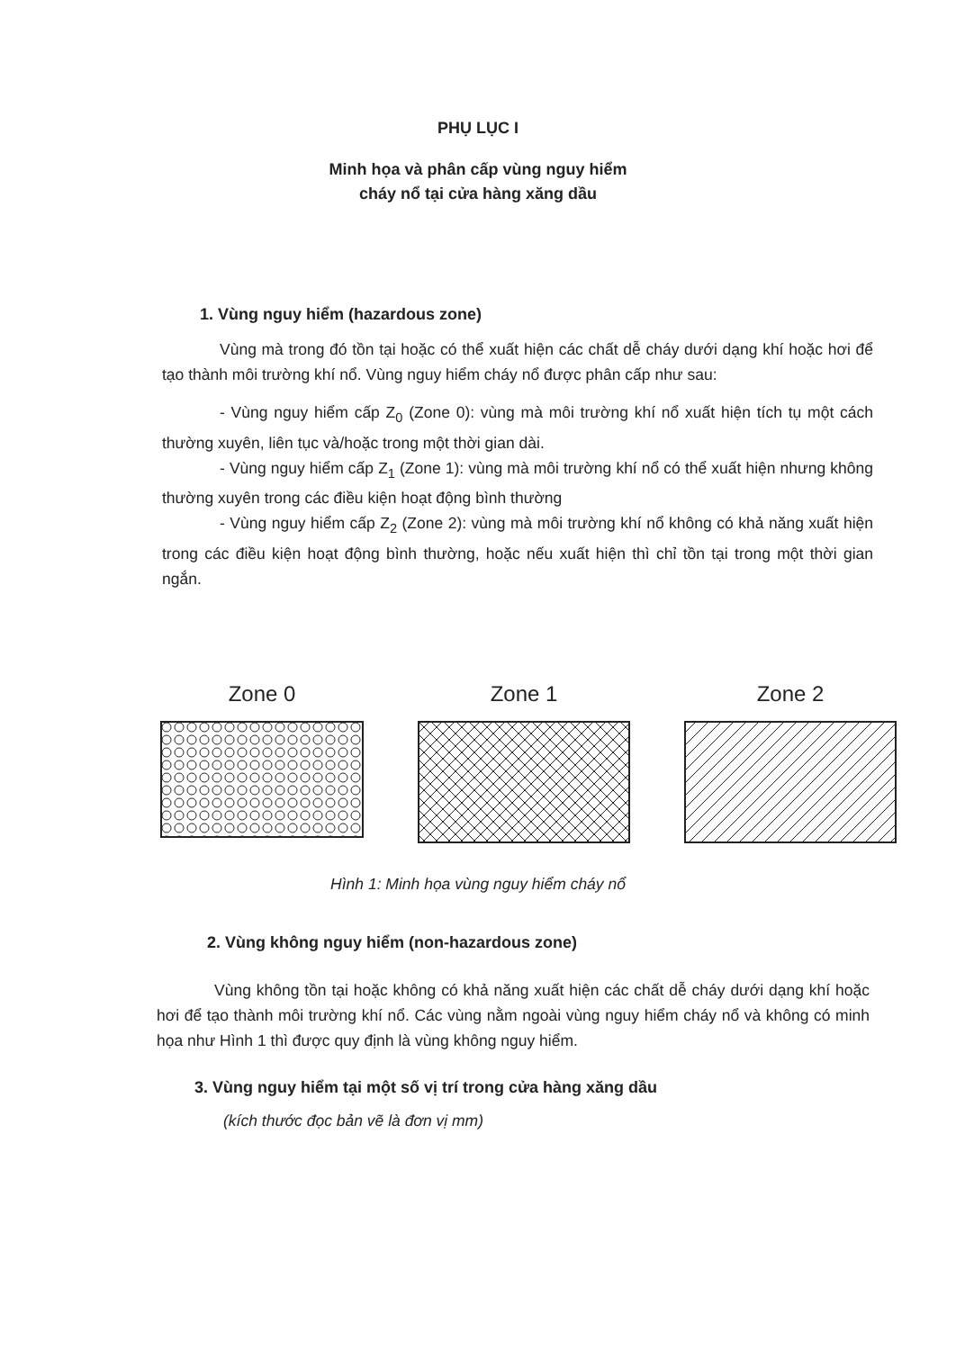PHỤ LỤC I
Minh họa và phân cấp vùng nguy hiểm
cháy nổ tại cửa hàng xăng dầu
1. Vùng nguy hiểm (hazardous zone)
Vùng mà trong đó tồn tại hoặc có thể xuất hiện các chất dễ cháy dưới dạng khí hoặc hơi để tạo thành môi trường khí nổ. Vùng nguy hiểm cháy nổ được phân cấp như sau:
- Vùng nguy hiểm cấp Z<sub>0</sub> (Zone 0): vùng mà môi trường khí nổ xuất hiện tích tụ một cách thường xuyên, liên tục và/hoặc trong một thời gian dài.
- Vùng nguy hiểm cấp Z<sub>1</sub> (Zone 1): vùng mà môi trường khí nổ có thể xuất hiện nhưng không thường xuyên trong các điều kiện hoạt động bình thường
- Vùng nguy hiểm cấp Z<sub>2</sub> (Zone 2): vùng mà môi trường khí nổ không có khả năng xuất hiện trong các điều kiện hoạt động bình thường, hoặc nếu xuất hiện thì chỉ tồn tại trong một thời gian ngắn.
Zone 0 Zone 1 Zone 2
Hình 1: Minh họa vùng nguy hiểm cháy nổ
2. Vùng không nguy hiểm (non-hazardous zone)
Vùng không tồn tại hoặc không có khả năng xuất hiện các chất dễ cháy dưới dạng khí hoặc hơi để tạo thành môi trường khí nổ. Các vùng nằm ngoài vùng nguy hiểm cháy nổ và không có minh họa như Hình 1 thì được quy định là vùng không nguy hiểm.
3. Vùng nguy hiểm tại một số vị trí trong cửa hàng xăng dầu
(kích thước đọc bản vẽ là đơn vị mm)